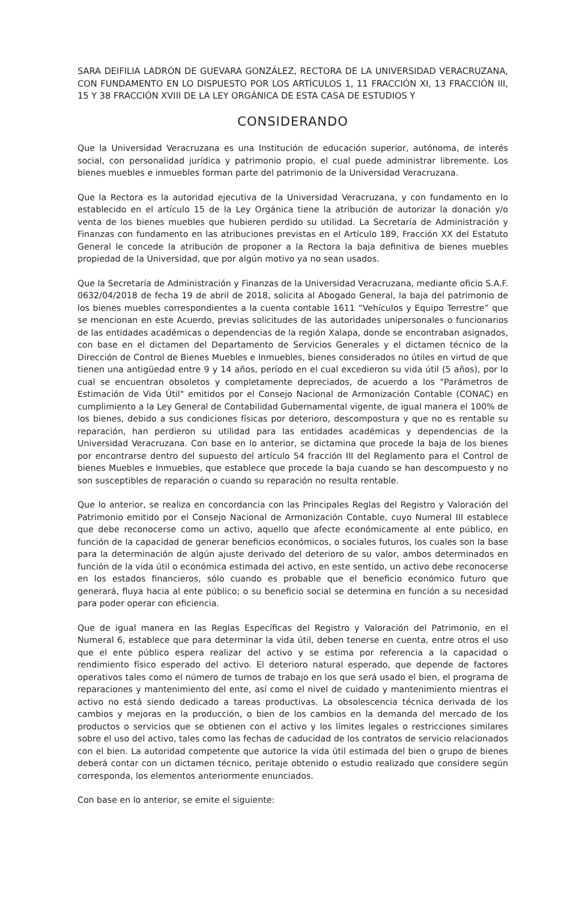SARA DEIFILIA LADRÓN DE GUEVARA GONZÁLEZ, RECTORA DE LA UNIVERSIDAD VERACRUZANA, CON FUNDAMENTO EN LO DISPUESTO POR LOS ARTÍCULOS 1, 11 FRACCIÓN XI, 13 FRACCIÓN III, 15 Y 38 FRACCIÓN XVIII DE LA LEY ORGÁNICA DE ESTA CASA DE ESTUDIOS Y
CONSIDERANDO
Que la Universidad Veracruzana es una Institución de educación superior, autónoma, de interés social, con personalidad jurídica y patrimonio propio, el cual puede administrar libremente. Los bienes muebles e inmuebles forman parte del patrimonio de la Universidad Veracruzana.
Que la Rectora es la autoridad ejecutiva de la Universidad Veracruzana, y con fundamento en lo establecido en el artículo 15 de la Ley Orgánica tiene la atribución de autorizar la donación y/o venta de los bienes muebles que hubieren perdido su utilidad. La Secretaría de Administración y Finanzas con fundamento en las atribuciones previstas en el Artículo 189, Fracción XX del Estatuto General le concede la atribución de proponer a la Rectora la baja definitiva de bienes muebles propiedad de la Universidad, que por algún motivo ya no sean usados.
Que la Secretaría de Administración y Finanzas de la Universidad Veracruzana, mediante oficio S.A.F. 0632/04/2018 de fecha 19 de abril de 2018, solicita al Abogado General, la baja del patrimonio de los bienes muebles correspondientes a la cuenta contable 1611 “Vehículos y Equipo Terrestre” que se mencionan en este Acuerdo, previas solicitudes de las autoridades unipersonales o funcionarios de las entidades académicas o dependencias de la región Xalapa, donde se encontraban asignados, con base en el dictamen del Departamento de Servicios Generales y el dictamen técnico de la Dirección de Control de Bienes Muebles e Inmuebles, bienes considerados no útiles en virtud de que tienen una antigüedad entre 9 y 14 años, período en el cual excedieron su vida útil (5 años), por lo cual se encuentran obsoletos y completamente depreciados, de acuerdo a los "Parámetros de Estimación de Vida Útil" emitidos por el Consejo Nacional de Armonización Contable (CONAC) en cumplimiento a la Ley General de Contabilidad Gubernamental vigente, de igual manera el 100% de los bienes, debido a sus condiciones físicas por deterioro, descompostura y que no es rentable su reparación, han perdieron su utilidad para las entidades académicas y dependencias de la Universidad Veracruzana. Con base en lo anterior, se dictamina que procede la baja de los bienes por encontrarse dentro del supuesto del artículo 54 fracción III del Reglamento para el Control de bienes Muebles e Inmuebles, que establece que procede la baja cuando se han descompuesto y no son susceptibles de reparación o cuando su reparación no resulta rentable.
Que lo anterior, se realiza en concordancia con las Principales Reglas del Registro y Valoración del Patrimonio emitido por el Consejo Nacional de Armonización Contable, cuyo Numeral III establece que debe reconocerse como un activo, aquello que afecte económicamente al ente público, en función de la capacidad de generar beneficios económicos, o sociales futuros, los cuales son la base para la determinación de algún ajuste derivado del deterioro de su valor, ambos determinados en función de la vida útil o económica estimada del activo, en este sentido, un activo debe reconocerse en los estados financieros, sólo cuando es probable que el beneficio económico futuro que generará, fluya hacia al ente público; o su beneficio social se determina en función a su necesidad para poder operar con eficiencia.
Que de igual manera en las Reglas Específicas del Registro y Valoración del Patrimonio, en el Numeral 6, establece que para determinar la vida útil, deben tenerse en cuenta, entre otros el uso que el ente público espera realizar del activo y se estima por referencia a la capacidad o rendimiento físico esperado del activo. El deterioro natural esperado, que depende de factores operativos tales como el número de turnos de trabajo en los que será usado el bien, el programa de reparaciones y mantenimiento del ente, así como el nivel de cuidado y mantenimiento mientras el activo no está siendo dedicado a tareas productivas. La obsolescencia técnica derivada de los cambios y mejoras en la producción, o bien de los cambios en la demanda del mercado de los productos o servicios que se obtienen con el activo y los límites legales o restricciones similares sobre el uso del activo, tales como las fechas de caducidad de los contratos de servicio relacionados con el bien. La autoridad competente que autorice la vida útil estimada del bien o grupo de bienes deberá contar con un dictamen técnico, peritaje obtenido o estudio realizado que considere según corresponda, los elementos anteriormente enunciados.
Con base en lo anterior, se emite el siguiente: